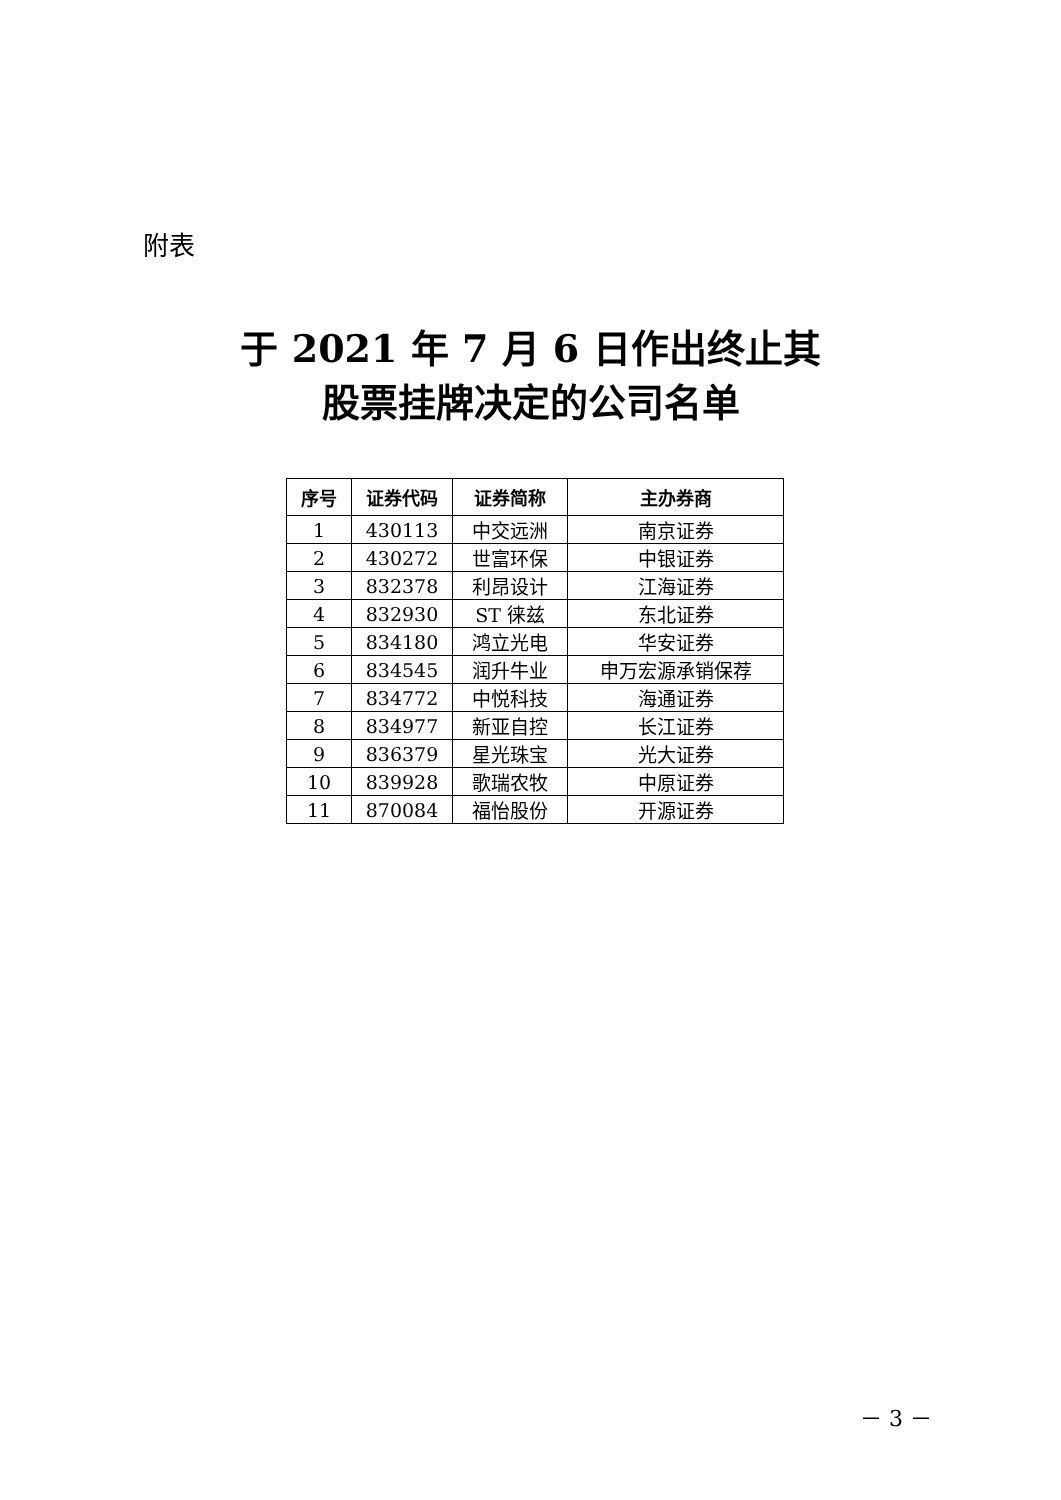附表
于 2021 年 7 月 6 日作出终止其
股票挂牌决定的公司名单
| 序号 | 证券代码 | 证券简称 | 主办券商 |
| --- | --- | --- | --- |
| 1 | 430113 | 中交远洲 | 南京证券 |
| 2 | 430272 | 世富环保 | 中银证券 |
| 3 | 832378 | 利昂设计 | 江海证券 |
| 4 | 832930 | ST 徕兹 | 东北证券 |
| 5 | 834180 | 鸿立光电 | 华安证券 |
| 6 | 834545 | 润升牛业 | 申万宏源承销保荐 |
| 7 | 834772 | 中悦科技 | 海通证券 |
| 8 | 834977 | 新亚自控 | 长江证券 |
| 9 | 836379 | 星光珠宝 | 光大证券 |
| 10 | 839928 | 歌瑞农牧 | 中原证券 |
| 11 | 870084 | 福怡股份 | 开源证券 |
－ 3 －